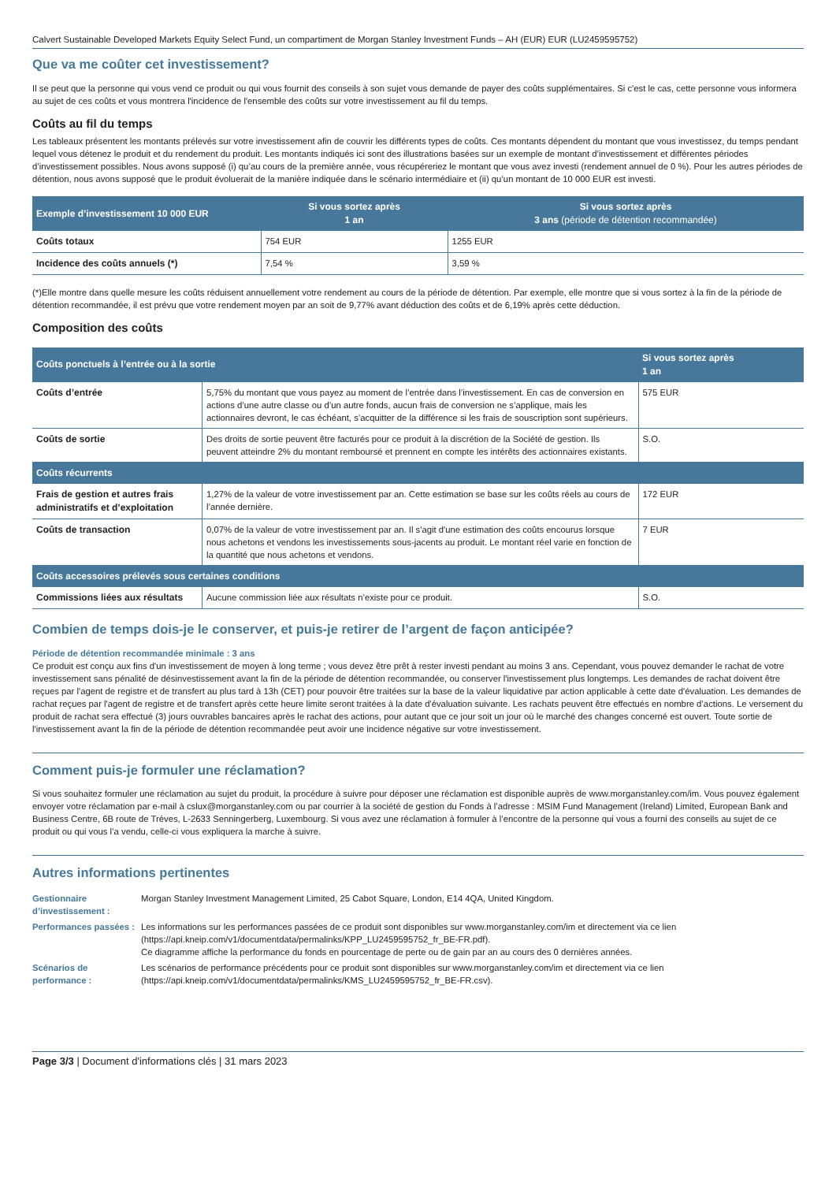Calvert Sustainable Developed Markets Equity Select Fund, un compartiment de Morgan Stanley Investment Funds – AH (EUR) EUR (LU2459595752)
Que va me coûter cet investissement?
Il se peut que la personne qui vous vend ce produit ou qui vous fournit des conseils à son sujet vous demande de payer des coûts supplémentaires. Si c'est le cas, cette personne vous informera au sujet de ces coûts et vous montrera l'incidence de l'ensemble des coûts sur votre investissement au fil du temps.
Coûts au fil du temps
Les tableaux présentent les montants prélevés sur votre investissement afin de couvrir les différents types de coûts. Ces montants dépendent du montant que vous investissez, du temps pendant lequel vous détenez le produit et du rendement du produit. Les montants indiqués ici sont des illustrations basées sur un exemple de montant d’investissement et différentes périodes d’investissement possibles. Nous avons supposé (i) qu’au cours de la première année, vous récupéreriez le montant que vous avez investi (rendement annuel de 0 %). Pour les autres périodes de détention, nous avons supposé que le produit évoluerait de la manière indiquée dans le scénario intermédiaire et (ii) qu’un montant de 10 000 EUR est investi.
| Exemple d’investissement 10 000 EUR | Si vous sortez après 1 an | Si vous sortez après 3 ans (période de détention recommandée) |
| --- | --- | --- |
| Coûts totaux | 754 EUR | 1255 EUR |
| Incidence des coûts annuels (*) | 7,54 % | 3,59 % |
(*)Elle montre dans quelle mesure les coûts réduisent annuellement votre rendement au cours de la période de détention. Par exemple, elle montre que si vous sortez à la fin de la période de détention recommandée, il est prévu que votre rendement moyen par an soit de 9,77% avant déduction des coûts et de 6,19% après cette déduction.
Composition des coûts
| Coûts ponctuels à l’entrée ou à la sortie | | Si vous sortez après 1 an |
| --- | --- | --- |
| Coûts d’entrée | 5,75% du montant que vous payez au moment de l’entrée dans l’investissement. En cas de conversion en actions d’une autre classe ou d’un autre fonds, aucun frais de conversion ne s’applique, mais les actionnaires devront, le cas échéant, s’acquitter de la différence si les frais de souscription sont supérieurs. | 575 EUR |
| Coûts de sortie | Des droits de sortie peuvent être facturés pour ce produit à la discrétion de la Société de gestion. Ils peuvent atteindre 2% du montant remboursé et prennent en compte les intérêts des actionnaires existants. | S.O. |
| Coûts récurrents | | |
| Frais de gestion et autres frais administratifs et d’exploitation | 1,27% de la valeur de votre investissement par an. Cette estimation se base sur les coûts réels au cours de l’année dernière. | 172 EUR |
| Coûts de transaction | 0,07% de la valeur de votre investissement par an. Il s'agit d'une estimation des coûts encourus lorsque nous achetons et vendons les investissements sous-jacents au produit. Le montant réel varie en fonction de la quantité que nous achetons et vendons. | 7 EUR |
| Coûts accessoires prélevés sous certaines conditions | | |
| Commissions liées aux résultats | Aucune commission liée aux résultats n’existe pour ce produit. | S.O. |
Combien de temps dois-je le conserver, et puis-je retirer de l’argent de façon anticipée?
Période de détention recommandée minimale : 3 ans
Ce produit est conçu aux fins d'un investissement de moyen à long terme ; vous devez être prêt à rester investi pendant au moins 3 ans. Cependant, vous pouvez demander le rachat de votre investissement sans pénalité de désinvestissement avant la fin de la période de détention recommandée, ou conserver l'investissement plus longtemps. Les demandes de rachat doivent être reçues par l'agent de registre et de transfert au plus tard à 13h (CET) pour pouvoir être traitées sur la base de la valeur liquidative par action applicable à cette date d'évaluation. Les demandes de rachat reçues par l'agent de registre et de transfert après cette heure limite seront traitées à la date d'évaluation suivante. Les rachats peuvent être effectués en nombre d’actions. Le versement du produit de rachat sera effectué (3) jours ouvrables bancaires après le rachat des actions, pour autant que ce jour soit un jour où le marché des changes concerné est ouvert. Toute sortie de l'investissement avant la fin de la période de détention recommandée peut avoir une incidence négative sur votre investissement.
Comment puis-je formuler une réclamation?
Si vous souhaitez formuler une réclamation au sujet du produit, la procédure à suivre pour déposer une réclamation est disponible auprès de www.morganstanley.com/im. Vous pouvez également envoyer votre réclamation par e-mail à cslux@morganstanley.com ou par courrier à la société de gestion du Fonds à l’adresse : MSIM Fund Management (Ireland) Limited, European Bank and Business Centre, 6B route de Tréves, L-2633 Senningerberg, Luxembourg. Si vous avez une réclamation à formuler à l’encontre de la personne qui vous a fourni des conseils au sujet de ce produit ou qui vous l’a vendu, celle-ci vous expliquera la marche à suivre.
Autres informations pertinentes
| Gestionnaire d’investissement : | Morgan Stanley Investment Management Limited, 25 Cabot Square, London, E14 4QA, United Kingdom. |
| Performances passées : | Les informations sur les performances passées de ce produit sont disponibles sur www.morganstanley.com/im et directement via ce lien (https://api.kneip.com/v1/documentdata/permalinks/KPP_LU2459595752_fr_BE-FR.pdf). Ce diagramme affiche la performance du fonds en pourcentage de perte ou de gain par an au cours des 0 dernières années. |
| Scénarios de performance : | Les scénarios de performance précédents pour ce produit sont disponibles sur www.morganstanley.com/im et directement via ce lien (https://api.kneip.com/v1/documentdata/permalinks/KMS_LU2459595752_fr_BE-FR.csv). |
Page 3/3 | Document d'informations clés | 31 mars 2023